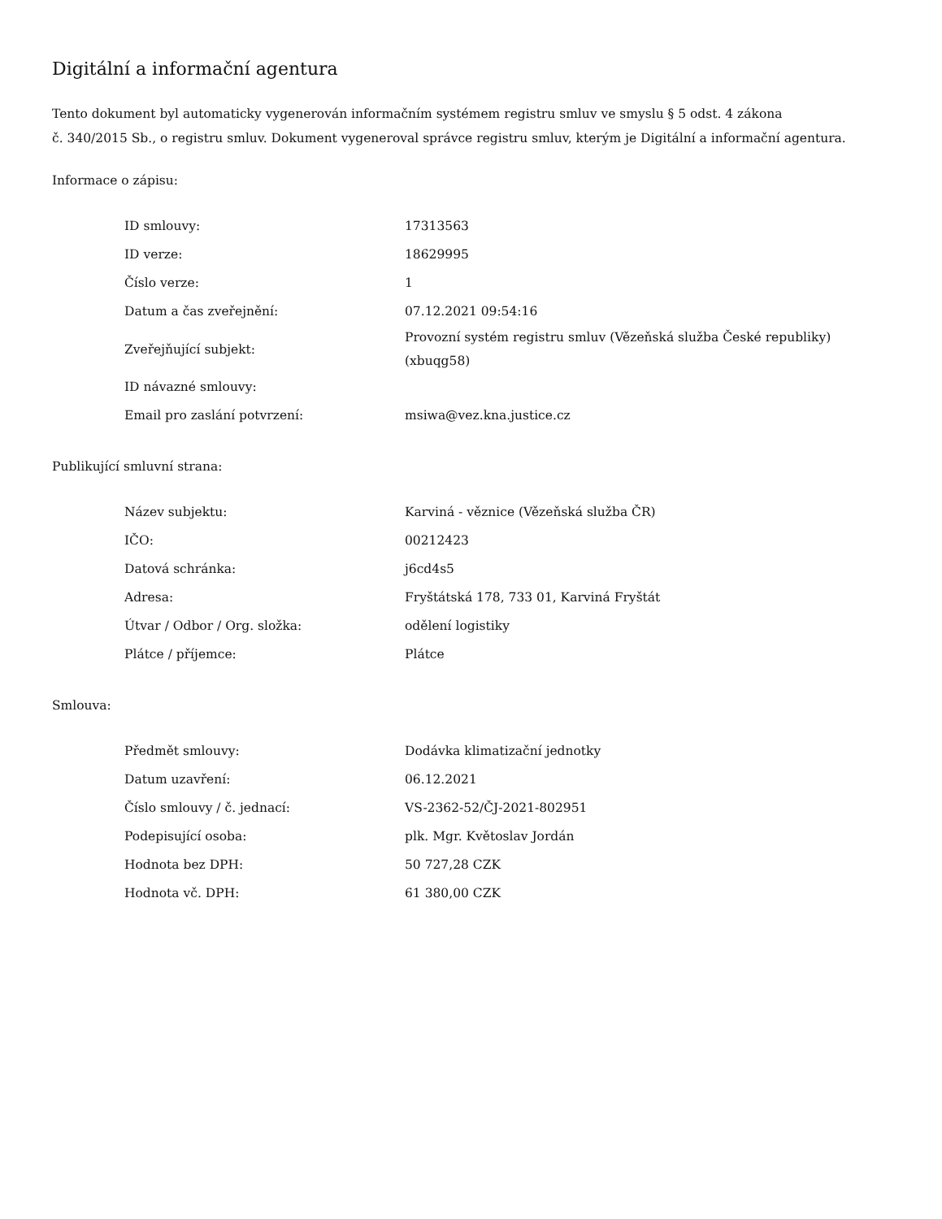Digitální a informační agentura
Tento dokument byl automaticky vygenerován informačním systémem registru smluv ve smyslu § 5 odst. 4 zákona
č. 340/2015 Sb., o registru smluv. Dokument vygeneroval správce registru smluv, kterým je Digitální a informační agentura.
Informace o zápisu:
| ID smlouvy: | 17313563 |
| ID verze: | 18629995 |
| Číslo verze: | 1 |
| Datum a čas zveřejnění: | 07.12.2021 09:54:16 |
| Zveřejňující subjekt: | Provozní systém registru smluv (Vězeňská služba České republiky) (xbuqg58) |
| ID návazné smlouvy: | |
| Email pro zaslání potvrzení: | msiwa@vez.kna.justice.cz |
Publikující smluvní strana:
| Název subjektu: | Karviná - věznice (Vězeňská služba ČR) |
| IČO: | 00212423 |
| Datová schránka: | j6cd4s5 |
| Adresa: | Fryštátská 178, 733 01, Karviná Fryštát |
| Útvar / Odbor / Org. složka: | odělení logistiky |
| Plátce / příjemce: | Plátce |
Smlouva:
| Předmět smlouvy: | Dodávka klimatizační jednotky |
| Datum uzavření: | 06.12.2021 |
| Číslo smlouvy / č. jednací: | VS-2362-52/ČJ-2021-802951 |
| Podepisující osoba: | plk. Mgr. Květoslav Jordán |
| Hodnota bez DPH: | 50 727,28 CZK |
| Hodnota vč. DPH: | 61 380,00 CZK |